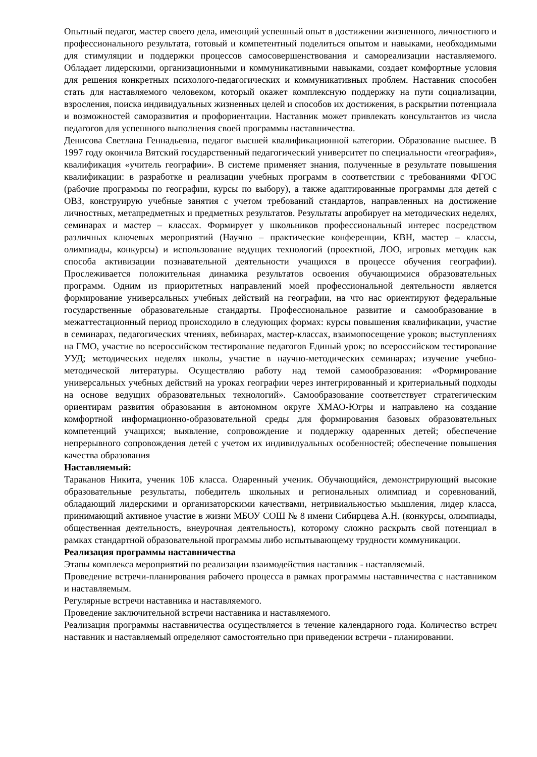Опытный педагог, мастер своего дела, имеющий успешный опыт в достижении жизненного, личностного и профессионального результата, готовый и компетентный поделиться опытом и навыками, необходимыми для стимуляции и поддержки процессов самосовершенствования и самореализации наставляемого. Обладает лидерскими, организационными и коммуникативными навыками, создает комфортные условия для решения конкретных психолого-педагогических и коммуникативных проблем. Наставник способен стать для наставляемого человеком, который окажет комплексную поддержку на пути социализации, взросления, поиска индивидуальных жизненных целей и способов их достижения, в раскрытии потенциала и возможностей саморазвития и профориентации. Наставник может привлекать консультантов из числа педагогов для успешного выполнения своей программы наставничества.
Денисова Светлана Геннадьевна, педагог высшей квалификационной категории. Образование высшее. В 1997 году окончила Вятский государственный педагогический университет по специальности «география», квалификация «учитель географии». В системе применяет знания, полученные в результате повышения квалификации: в разработке и реализации учебных программ в соответствии с требованиями ФГОС (рабочие программы по географии, курсы по выбору), а также адаптированные программы для детей с ОВЗ, конструирую учебные занятия с учетом требований стандартов, направленных на достижение личностных, метапредметных и предметных результатов. Результаты апробирует на методических неделях, семинарах и мастер – классах. Формирует у школьников профессиональный интерес посредством различных ключевых мероприятий (Научно – практические конференции, КВН, мастер – классы, олимпиады, конкурсы) и использование ведущих технологий (проектной, ЛОО, игровых методик как способа активизации познавательной деятельности учащихся в процессе обучения географии). Прослеживается положительная динамика результатов освоения обучающимися образовательных программ. Одним из приоритетных направлений моей профессиональной деятельности является формирование универсальных учебных действий на географии, на что нас ориентируют федеральные государственные образовательные стандарты. Профессиональное развитие и самообразование в межаттестационный период происходило в следующих формах: курсы повышения квалификации, участие в семинарах, педагогических чтениях, вебинарах, мастер-классах, взаимопосещение уроков; выступлениях на ГМО, участие во всероссийском тестирование педагогов Единый урок; во всероссийском тестирование УУД; методических неделях школы, участие в научно-методических семинарах; изучение учебно-методической литературы. Осуществляю работу над темой самообразования: «Формирование универсальных учебных действий на уроках географии через интегрированный и критериальный подходы на основе ведущих образовательных технологий». Самообразование соответствует стратегическим ориентирам развития образования в автономном округе ХМАО-Югры и направлено на создание комфортной информационно-образовательной среды для формирования базовых образовательных компетенций учащихся; выявление, сопровождение и поддержку одаренных детей; обеспечение непрерывного сопровождения детей с учетом их индивидуальных особенностей; обеспечение повышения качества образования
Наставляемый:
Тараканов Никита, ученик 10Б класса. Одаренный ученик. Обучающийся, демонстрирующий высокие образовательные результаты, победитель школьных и региональных олимпиад и соревнований, обладающий лидерскими и организаторскими качествами, нетривиальностью мышления, лидер класса, принимающий активное участие в жизни МБОУ СОШ № 8 имени Сибирцева А.Н. (конкурсы, олимпиады, общественная деятельность, внеурочная деятельность), которому сложно раскрыть свой потенциал в рамках стандартной образовательной программы либо испытывающему трудности коммуникации.
Реализация программы наставничества
Этапы комплекса мероприятий по реализации взаимодействия наставник - наставляемый.
Проведение встречи-планирования рабочего процесса в рамках программы наставничества с наставником и наставляемым.
Регулярные встречи наставника и наставляемого.
Проведение заключительной встречи наставника и наставляемого.
Реализация программы наставничества осуществляется в течение календарного года. Количество встреч наставник и наставляемый определяют самостоятельно при приведении встречи - планировании.